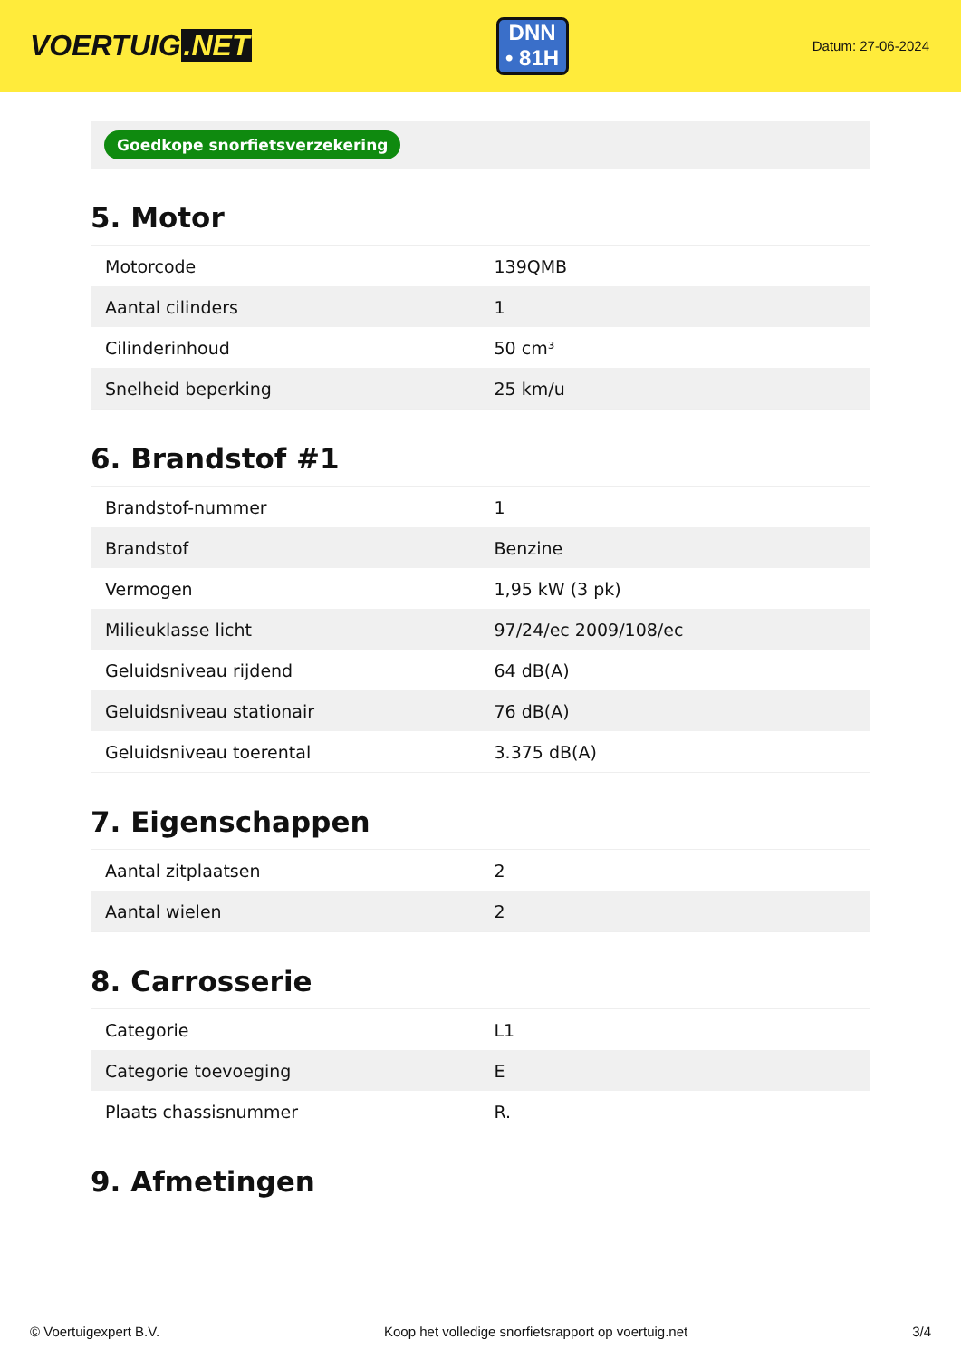VOERTUIG.NET
DNN
• 81H
Datum: 27-06-2024
Goedkope snorfietsverzekering
5. Motor
| Motorcode | 139QMB |
| Aantal cilinders | 1 |
| Cilinderinhoud | 50 cm³ |
| Snelheid beperking | 25 km/u |
6. Brandstof #1
| Brandstof-nummer | 1 |
| Brandstof | Benzine |
| Vermogen | 1,95 kW (3 pk) |
| Milieuklasse licht | 97/24/ec 2009/108/ec |
| Geluidsniveau rijdend | 64 dB(A) |
| Geluidsniveau stationair | 76 dB(A) |
| Geluidsniveau toerental | 3.375 dB(A) |
7. Eigenschappen
| Aantal zitplaatsen | 2 |
| Aantal wielen | 2 |
8. Carrosserie
| Categorie | L1 |
| Categorie toevoeging | E |
| Plaats chassisnummer | R. |
9. Afmetingen
© Voertuigexpert B.V. Koop het volledige snorfietsrapport op voertuig.net 3/4